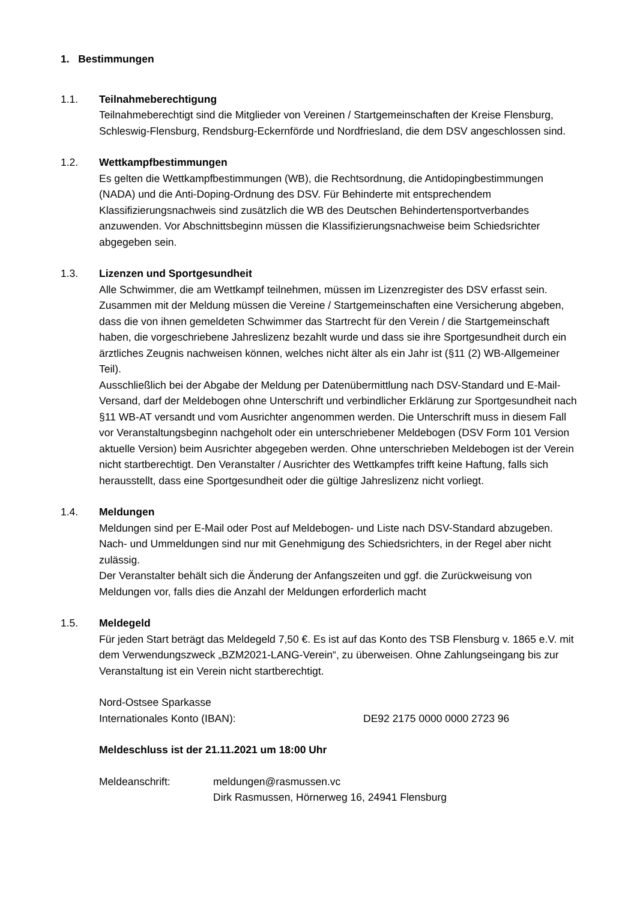1. Bestimmungen
1.1. Teilnahmeberechtigung
Teilnahmeberechtigt sind die Mitglieder von Vereinen / Startgemeinschaften der Kreise Flensburg, Schleswig-Flensburg, Rendsburg-Eckernförde und Nordfriesland, die dem DSV angeschlossen sind.
1.2. Wettkampfbestimmungen
Es gelten die Wettkampfbestimmungen (WB), die Rechtsordnung, die Antidopingbestimmungen (NADA) und die Anti-Doping-Ordnung des DSV. Für Behinderte mit entsprechendem Klassifizierungsnachweis sind zusätzlich die WB des Deutschen Behindertensportverbandes anzuwenden. Vor Abschnittsbeginn müssen die Klassifizierungsnachweise beim Schiedsrichter abgegeben sein.
1.3. Lizenzen und Sportgesundheit
Alle Schwimmer, die am Wettkampf teilnehmen, müssen im Lizenzregister des DSV erfasst sein. Zusammen mit der Meldung müssen die Vereine / Startgemeinschaften eine Versicherung abgeben, dass die von ihnen gemeldeten Schwimmer das Startrecht für den Verein / die Startgemeinschaft haben, die vorgeschriebene Jahreslizenz bezahlt wurde und dass sie ihre Sportgesundheit durch ein ärztliches Zeugnis nachweisen können, welches nicht älter als ein Jahr ist (§11 (2) WB-Allgemeiner Teil).
Ausschließlich bei der Abgabe der Meldung per Datenübermittlung nach DSV-Standard und E-Mail-Versand, darf der Meldebogen ohne Unterschrift und verbindlicher Erklärung zur Sportgesundheit nach §11 WB-AT versandt und vom Ausrichter angenommen werden. Die Unterschrift muss in diesem Fall vor Veranstaltungsbeginn nachgeholt oder ein unterschriebener Meldebogen (DSV Form 101 Version aktuelle Version) beim Ausrichter abgegeben werden. Ohne unterschrieben Meldebogen ist der Verein nicht startberechtigt. Den Veranstalter / Ausrichter des Wettkampfes trifft keine Haftung, falls sich herausstellt, dass eine Sportgesundheit oder die gültige Jahreslizenz nicht vorliegt.
1.4. Meldungen
Meldungen sind per E-Mail oder Post auf Meldebogen- und Liste nach DSV-Standard abzugeben. Nach- und Ummeldungen sind nur mit Genehmigung des Schiedsrichters, in der Regel aber nicht zulässig.
Der Veranstalter behält sich die Änderung der Anfangszeiten und ggf. die Zurückweisung von Meldungen vor, falls dies die Anzahl der Meldungen erforderlich macht
1.5. Meldegeld
Für jeden Start beträgt das Meldegeld 7,50 €. Es ist auf das Konto des TSB Flensburg v. 1865 e.V. mit dem Verwendungszweck „BZM2021-LANG-Verein“, zu überweisen. Ohne Zahlungseingang bis zur Veranstaltung ist ein Verein nicht startberechtigt.
Nord-Ostsee Sparkasse
Internationales Konto (IBAN): DE92 2175 0000 0000 2723 96
Meldeschluss ist der 21.11.2021 um 18:00 Uhr
Meldeanschrift: meldungen@rasmussen.vc
Dirk Rasmussen, Hörnerweg 16, 24941 Flensburg